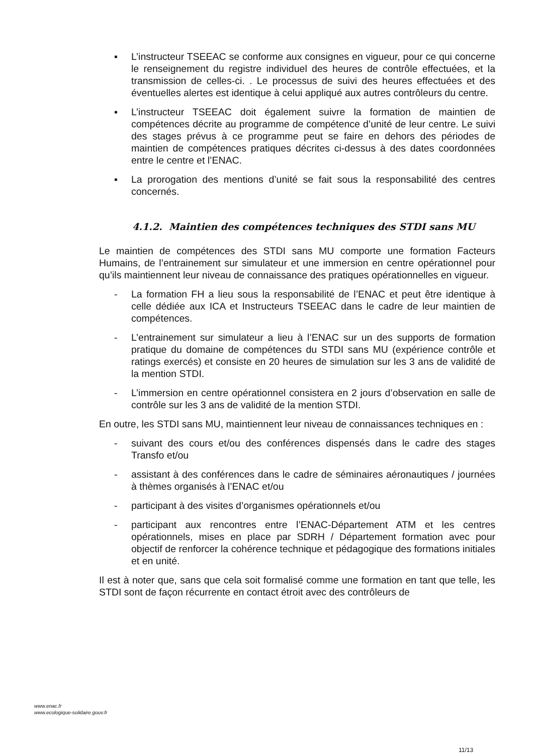▪ L’instructeur TSEEAC se conforme aux consignes en vigueur, pour ce qui concerne le renseignement du registre individuel des heures de contrôle effectuées, et la transmission de celles-ci. . Le processus de suivi des heures effectuées et des éventuelles alertes est identique à celui appliqué aux autres contrôleurs du centre.
▪ L’instructeur TSEEAC doit également suivre la formation de maintien de compétences décrite au programme de compétence d’unité de leur centre. Le suivi des stages prévus à ce programme peut se faire en dehors des périodes de maintien de compétences pratiques décrites ci-dessus à des dates coordonnées entre le centre et l’ENAC.
▪ La prorogation des mentions d’unité se fait sous la responsabilité des centres concernés.
4.1.2. Maintien des compétences techniques des STDI sans MU
Le maintien de compétences des STDI sans MU comporte une formation Facteurs Humains, de l’entrainement sur simulateur et une immersion en centre opérationnel pour qu’ils maintiennent leur niveau de connaissance des pratiques opérationnelles en vigueur.
- La formation FH a lieu sous la responsabilité de l’ENAC et peut être identique à celle dédiée aux ICA et Instructeurs TSEEAC dans le cadre de leur maintien de compétences.
- L’entrainement sur simulateur a lieu à l’ENAC sur un des supports de formation pratique du domaine de compétences du STDI sans MU (expérience contrôle et ratings exercés) et consiste en 20 heures de simulation sur les 3 ans de validité de la mention STDI.
- L’immersion en centre opérationnel consistera en 2 jours d’observation en salle de contrôle sur les 3 ans de validité de la mention STDI.
En outre, les STDI sans MU, maintiennent leur niveau de connaissances techniques en :
- suivant des cours et/ou des conférences dispensés dans le cadre des stages Transfo et/ou
- assistant à des conférences dans le cadre de séminaires aéronautiques / journées à thèmes organisés à l’ENAC et/ou
- participant à des visites d’organismes opérationnels et/ou
- participant aux rencontres entre l’ENAC-Département ATM et les centres opérationnels, mises en place par SDRH / Département formation avec pour objectif de renforcer la cohérence technique et pédagogique des formations initiales et en unité.
Il est à noter que, sans que cela soit formalisé comme une formation en tant que telle, les STDI sont de façon récurrente en contact étroit avec des contrôleurs de
www.enac.fr
www.ecologique-solidaire.gouv.fr
11/13